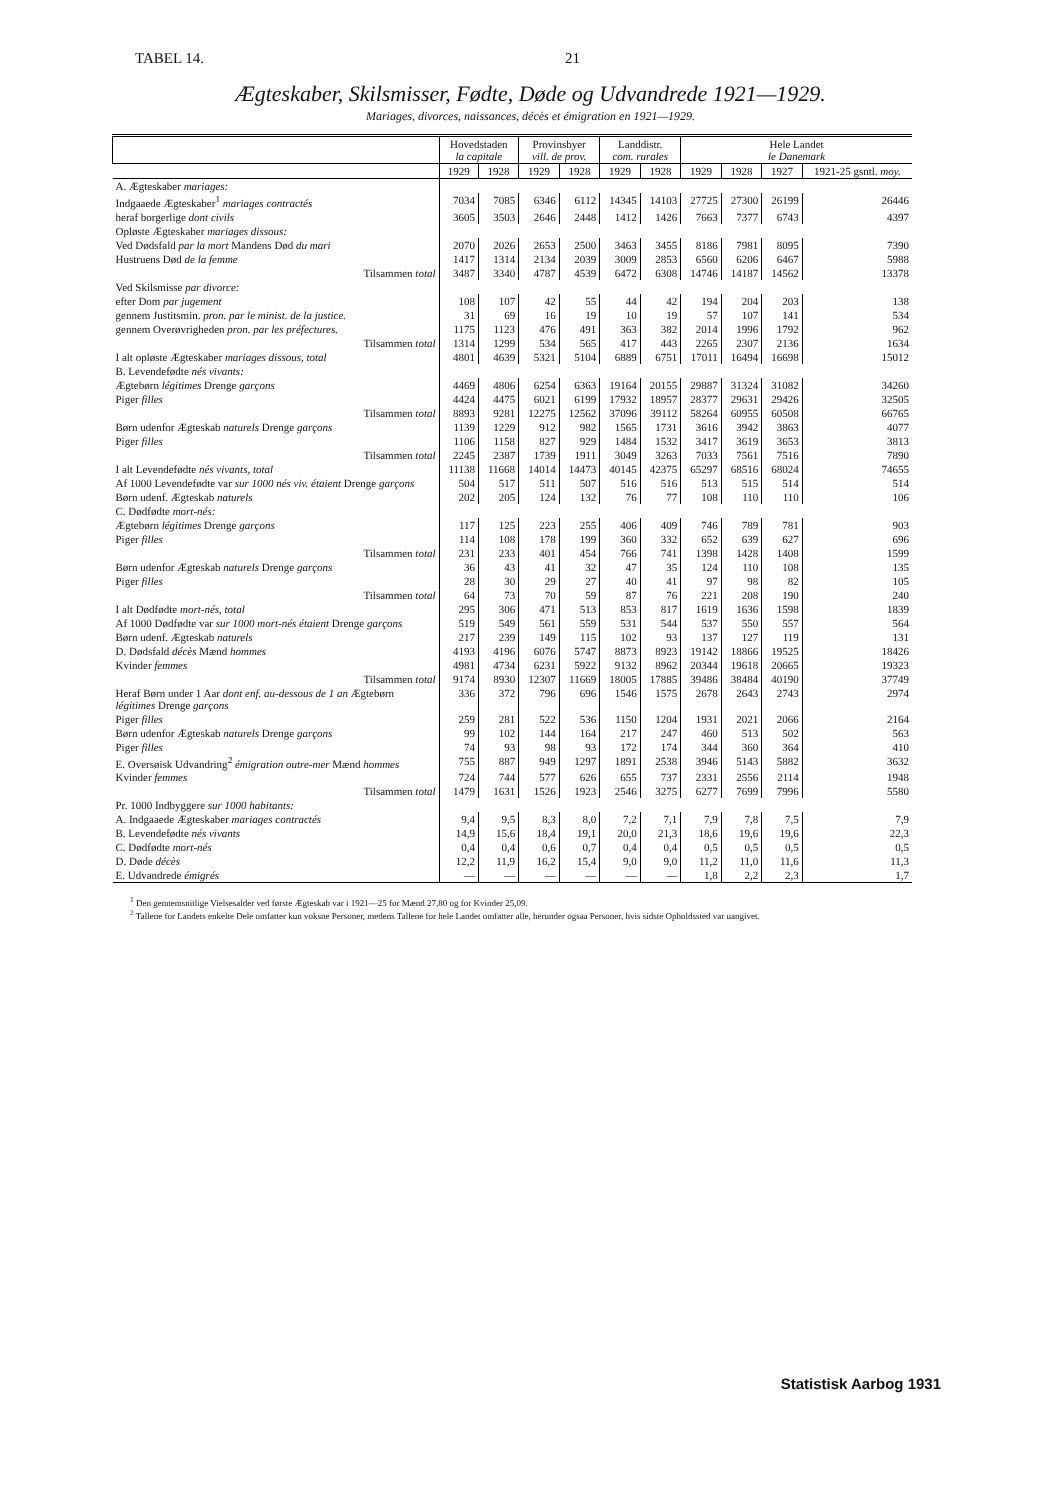TABEL 14. 21
Ægteskaber, Skilsmisser, Fødte, Døde og Udvandrede 1921—1929.
Mariages, divorces, naissances, décès et émigration en 1921—1929.
| | Hovedstaden la capitale | | Provinsbyer vill. de prov. | | Landdistr. com. rurales | | Hele Landet le Danemark | | | |
| --- | --- | --- | --- | --- | --- | --- | --- | --- | --- | --- |
| | 1929 | 1928 | 1929 | 1928 | 1929 | 1928 | 1929 | 1928 | 1927 | 1921-25 gsntl. moy. |
| A. Ægteskaber mariages: | | | | | | | | | | |
| Indgaaede Ægteskaber<sup>1</sup> mariages contractés | 7034 | 7085 | 6346 | 6112 | 14345 | 14103 | 27725 | 27300 | 26199 | 26446 |
| heraf borgerlige dont civils | 3605 | 3503 | 2646 | 2448 | 1412 | 1426 | 7663 | 7377 | 6743 | 4397 |
| Opløste Ægteskaber mariages dissous: | | | | | | | | | | |
| Ved Dødsfald par la mort Mandens Død du mari | 2070 | 2026 | 2653 | 2500 | 3463 | 3455 | 8186 | 7981 | 8095 | 7390 |
| Hustruens Død de la femme | 1417 | 1314 | 2134 | 2039 | 3009 | 2853 | 6560 | 6206 | 6467 | 5988 |
| Tilsammen total | 3487 | 3340 | 4787 | 4539 | 6472 | 6308 | 14746 | 14187 | 14562 | 13378 |
| Ved Skilsmisse par divorce: | | | | | | | | | | |
| efter Dom par jugement | 108 | 107 | 42 | 55 | 44 | 42 | 194 | 204 | 203 | 138 |
| gennem Justitsmin. pron. par le minist. de la justice. | 31 | 69 | 16 | 19 | 10 | 19 | 57 | 107 | 141 | 534 |
| gennem Overøvrigheden pron. par les préfectures. | 1175 | 1123 | 476 | 491 | 363 | 382 | 2014 | 1996 | 1792 | 962 |
| Tilsammen total | 1314 | 1299 | 534 | 565 | 417 | 443 | 2265 | 2307 | 2136 | 1634 |
| I alt opløste Ægteskaber mariages dissous, total | 4801 | 4639 | 5321 | 5104 | 6889 | 6751 | 17011 | 16494 | 16698 | 15012 |
| B. Levendefødte nés vivants: | | | | | | | | | | |
| Ægtebørn légitimes Drenge garçons | 4469 | 4806 | 6254 | 6363 | 19164 | 20155 | 29887 | 31324 | 31082 | 34260 |
| Piger filles | 4424 | 4475 | 6021 | 6199 | 17932 | 18957 | 28377 | 29631 | 29426 | 32505 |
| Tilsammen total | 8893 | 9281 | 12275 | 12562 | 37096 | 39112 | 58264 | 60955 | 60508 | 66765 |
| Børn udenfor Ægteskab naturels Drenge garçons | 1139 | 1229 | 912 | 982 | 1565 | 1731 | 3616 | 3942 | 3863 | 4077 |
| Piger filles | 1106 | 1158 | 827 | 929 | 1484 | 1532 | 3417 | 3619 | 3653 | 3813 |
| Tilsammen total | 2245 | 2387 | 1739 | 1911 | 3049 | 3263 | 7033 | 7561 | 7516 | 7890 |
| I alt Levendefødte nés vivants, total | 11138 | 11668 | 14014 | 14473 | 40145 | 42375 | 65297 | 68516 | 68024 | 74655 |
| Af 1000 Levendefødte var sur 1000 nés viv. étaient Drenge garçons | 504 | 517 | 511 | 507 | 516 | 516 | 513 | 515 | 514 | 514 |
| Børn udenf. Ægteskab naturels | 202 | 205 | 124 | 132 | 76 | 77 | 108 | 110 | 110 | 106 |
| C. Dødfødte mort-nés: | | | | | | | | | | |
| Ægtebørn légitimes Drenge garçons | 117 | 125 | 223 | 255 | 406 | 409 | 746 | 789 | 781 | 903 |
| Piger filles | 114 | 108 | 178 | 199 | 360 | 332 | 652 | 639 | 627 | 696 |
| Tilsammen total | 231 | 233 | 401 | 454 | 766 | 741 | 1398 | 1428 | 1408 | 1599 |
| Børn udenfor Ægteskab naturels Drenge garçons | 36 | 43 | 41 | 32 | 47 | 35 | 124 | 110 | 108 | 135 |
| Piger filles | 28 | 30 | 29 | 27 | 40 | 41 | 97 | 98 | 82 | 105 |
| Tilsammen total | 64 | 73 | 70 | 59 | 87 | 76 | 221 | 208 | 190 | 240 |
| I alt Dødfødte mort-nés, total | 295 | 306 | 471 | 513 | 853 | 817 | 1619 | 1636 | 1598 | 1839 |
| Af 1000 Dødfødte var sur 1000 mort-nés étaient Drenge garçons | 519 | 549 | 561 | 559 | 531 | 544 | 537 | 550 | 557 | 564 |
| Børn udenf. Ægteskab naturels | 217 | 239 | 149 | 115 | 102 | 93 | 137 | 127 | 119 | 131 |
| D. Dødsfald décès Mænd hommes | 4193 | 4196 | 6076 | 5747 | 8873 | 8923 | 19142 | 18866 | 19525 | 18426 |
| Kvinder femmes | 4981 | 4734 | 6231 | 5922 | 9132 | 8962 | 20344 | 19618 | 20665 | 19323 |
| Tilsammen total | 9174 | 8930 | 12307 | 11669 | 18005 | 17885 | 39486 | 38484 | 40190 | 37749 |
| Heraf Børn under 1 Aar dont enf. au-dessous de 1 an Ægtebørn légitimes Drenge garçons | 336 | 372 | 796 | 696 | 1546 | 1575 | 2678 | 2643 | 2743 | 2974 |
| Piger filles | 259 | 281 | 522 | 536 | 1150 | 1204 | 1931 | 2021 | 2066 | 2164 |
| Børn udenfor Ægteskab naturels Drenge garçons | 99 | 102 | 144 | 164 | 217 | 247 | 460 | 513 | 502 | 563 |
| Piger filles | 74 | 93 | 98 | 93 | 172 | 174 | 344 | 360 | 364 | 410 |
| E. Oversøisk Udvandring<sup>2</sup> émigration outre-mer Mænd hommes | 755 | 887 | 949 | 1297 | 1891 | 2538 | 3946 | 5143 | 5882 | 3632 |
| Kvinder femmes | 724 | 744 | 577 | 626 | 655 | 737 | 2331 | 2556 | 2114 | 1948 |
| Tilsammen total | 1479 | 1631 | 1526 | 1923 | 2546 | 3275 | 6277 | 7699 | 7996 | 5580 |
| Pr. 1000 Indbyggere sur 1000 habitants: | | | | | | | | | | |
| A. Indgaaede Ægteskaber mariages contractés | 9,4 | 9,5 | 8,3 | 8,0 | 7,2 | 7,1 | 7,9 | 7,8 | 7,5 | 7,9 |
| B. Levendefødte nés vivants | 14,9 | 15,6 | 18,4 | 19,1 | 20,0 | 21,3 | 18,6 | 19,6 | 19,6 | 22,3 |
| C. Dødfødte mort-nés | 0,4 | 0,4 | 0,6 | 0,7 | 0,4 | 0,4 | 0,5 | 0,5 | 0,5 | 0,5 |
| D. Døde décès | 12,2 | 11,9 | 16,2 | 15,4 | 9,0 | 9,0 | 11,2 | 11,0 | 11,6 | 11,3 |
| E. Udvandrede émigrés | — | — | — | — | — | — | 1,8 | 2,2 | 2,3 | 1,7 |
<sup>1</sup> Den gennemsnitlige Vielsesalder ved første Ægteskab var i 1921—25 for Mænd 27,80 og for Kvinder 25,09.
<sup>2</sup> Tallene for Landets enkelte Dele omfatter kun voksne Personer, medens Tallene for hele Landet omfatter alle, herunder ogsaa Personer, hvis sidste Opholdssted var uangivet.
Statistisk Aarbog 1931